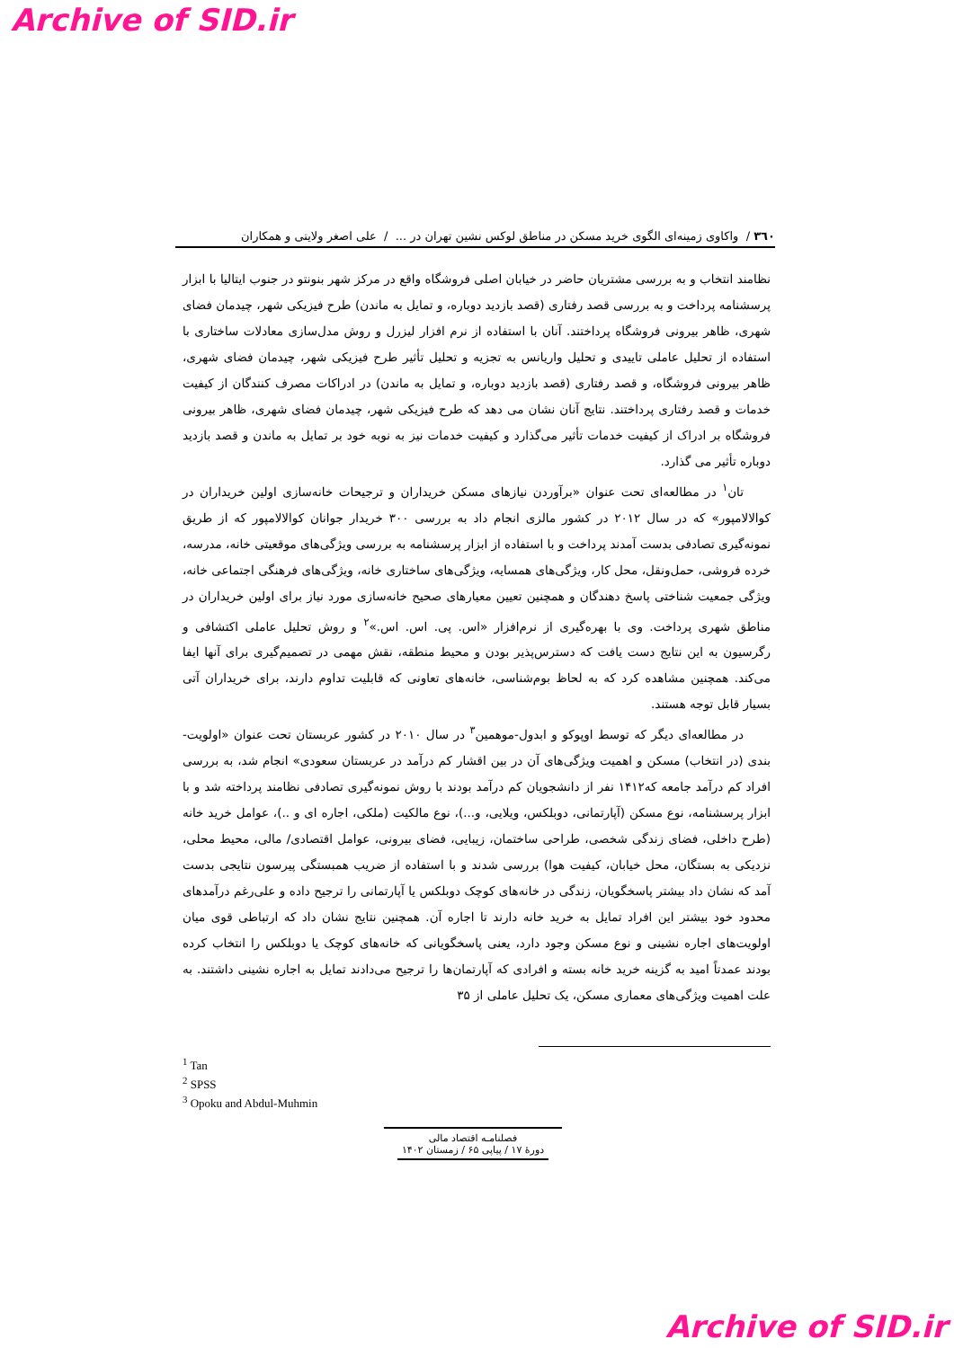Archive of SID.ir
۳٦۰ / واکاوی زمینه‌ای الگوی خرید مسکن در مناطق لوکس نشین تهران در ... / علی اصغر ولایتی و همکاران
نظامند انتخاب و به بررسی مشتریان حاضر در خیابان اصلی فروشگاه واقع در مرکز شهر بنونتو در جنوب ایتالیا با ابزار پرسشنامه پرداخت و به بررسی قصد رفتاری (قصد بازدید دوباره، و تمایل به ماندن) طرح فیزیکی شهر، چیدمان فضای شهری، ظاهر بیرونی فروشگاه پرداختند. آنان با استفاده از نرم افزار لیزرل و روش مدل‌سازی معادلات ساختاری با استفاده از تحلیل عاملی تاییدی و تحلیل واریانس به تجزیه و تحلیل تأثیر طرح فیزیکی شهر، چیدمان فضای شهری، ظاهر بیرونی فروشگاه، و قصد رفتاری (قصد بازدید دوباره، و تمایل به ماندن) در ادراکات مصرف کنندگان از کیفیت خدمات و قصد رفتاری پرداختند. نتایج آنان نشان می دهد که طرح فیزیکی شهر، چیدمان فضای شهری، ظاهر بیرونی فروشگاه بر ادراک از کیفیت خدمات تأثیر می‌گذارد و کیفیت خدمات نیز به نوبه خود بر تمایل به ماندن و قصد بازدید دوباره تأثیر می گذارد.
تان<sup>۱</sup> در مطالعه‌ای تحت عنوان «برآوردن نیازهای مسکن خریداران و ترجیحات خانه‌سازی اولین خریداران در کوالالامپور» که در سال ۲۰۱۲ در کشور مالزی انجام داد به بررسی ۳۰۰ خریدار جوانان کوالالامپور که از طریق نمونه‌گیری تصادفی بدست آمدند پرداخت و با استفاده از ابزار پرسشنامه به بررسی ویژگی‌های موقعیتی خانه، مدرسه، خرده فروشی، حمل‌ونقل، محل کار، ویژگی‌های همسایه، ویژگی‌های ساختاری خانه، ویژگی‌های فرهنگی اجتماعی خانه، ویژگی جمعیت شناختی پاسخ دهندگان و همچنین تعیین معیارهای صحیح خانه‌سازی مورد نیاز برای اولین خریداران در مناطق شهری پرداخت. وی با بهره‌گیری از نرم‌افزار «اس. پی. اس. اس.»<sup>۲</sup> و روش تحلیل عاملی اکتشافی و رگرسیون به این نتایج دست یافت که دسترس‌پذیر بودن و محیط منطقه، نقش مهمی در تصمیم‌گیری برای آنها ایفا می‌کند. همچنین مشاهده کرد که به لحاظ بوم‌شناسی، خانه‌های تعاونی که قابلیت تداوم دارند، برای خریداران آتی بسیار قابل توجه هستند.
در مطالعه‌ای دیگر که توسط اوپوکو و ابدول-موهمین<sup>۳</sup> در سال ۲۰۱۰ در کشور عربستان تحت عنوان «اولویت-بندی (در انتخاب) مسکن و اهمیت ویژگی‌های آن در بین اقشار کم درآمد در عربستان سعودی» انجام شد، به بررسی افراد کم درآمد جامعه که۱۴۱۲ نفر از دانشجویان کم درآمد بودند با روش نمونه‌گیری تصادفی نظامند پرداخته شد و با ابزار پرسشنامه، نوع مسکن (آپارتمانی، دوبلکس، ویلایی، و...)، نوع مالکیت (ملکی، اجاره ای و ..)، عوامل خرید خانه (طرح داخلی، فضای زندگی شخصی، طراحی ساختمان، زیبایی، فضای بیرونی، عوامل اقتصادی/ مالی، محیط محلی، نزدیکی به بستگان، محل خیابان، کیفیت هوا) بررسی شدند و با استفاده از ضریب همبستگی پیرسون نتایجی بدست آمد که نشان داد بیشتر پاسخگویان، زندگی در خانه‌های کوچک دوبلکس یا آپارتمانی را ترجیح داده و علی‌رغم درآمدهای محدود خود بیشتر این افراد تمایل به خرید خانه دارند تا اجاره آن. همچنین نتایج نشان داد که ارتباطی قوی میان اولویت‌های اجاره نشینی و نوع مسکن وجود دارد، یعنی پاسخگویانی که خانه‌های کوچک یا دوبلکس را انتخاب کرده بودند عمدتاً امید به گزینه خرید خانه بسته و افرادی که آپارتمان‌ها را ترجیح می‌دادند تمایل به اجاره نشینی داشتند. به علت اهمیت ویژگی‌های معماری مسکن، یک تحلیل عاملی از ۳۵
<sup>1</sup> Tan
<sup>2</sup> SPSS
<sup>3</sup> Opoku and Abdul-Muhmin
فصلنامـه اقتصاد مالی
دورهٔ ۱۷ / پیاپی ۶۵ / زمستان ۱۴۰۲
Archive of SID.ir